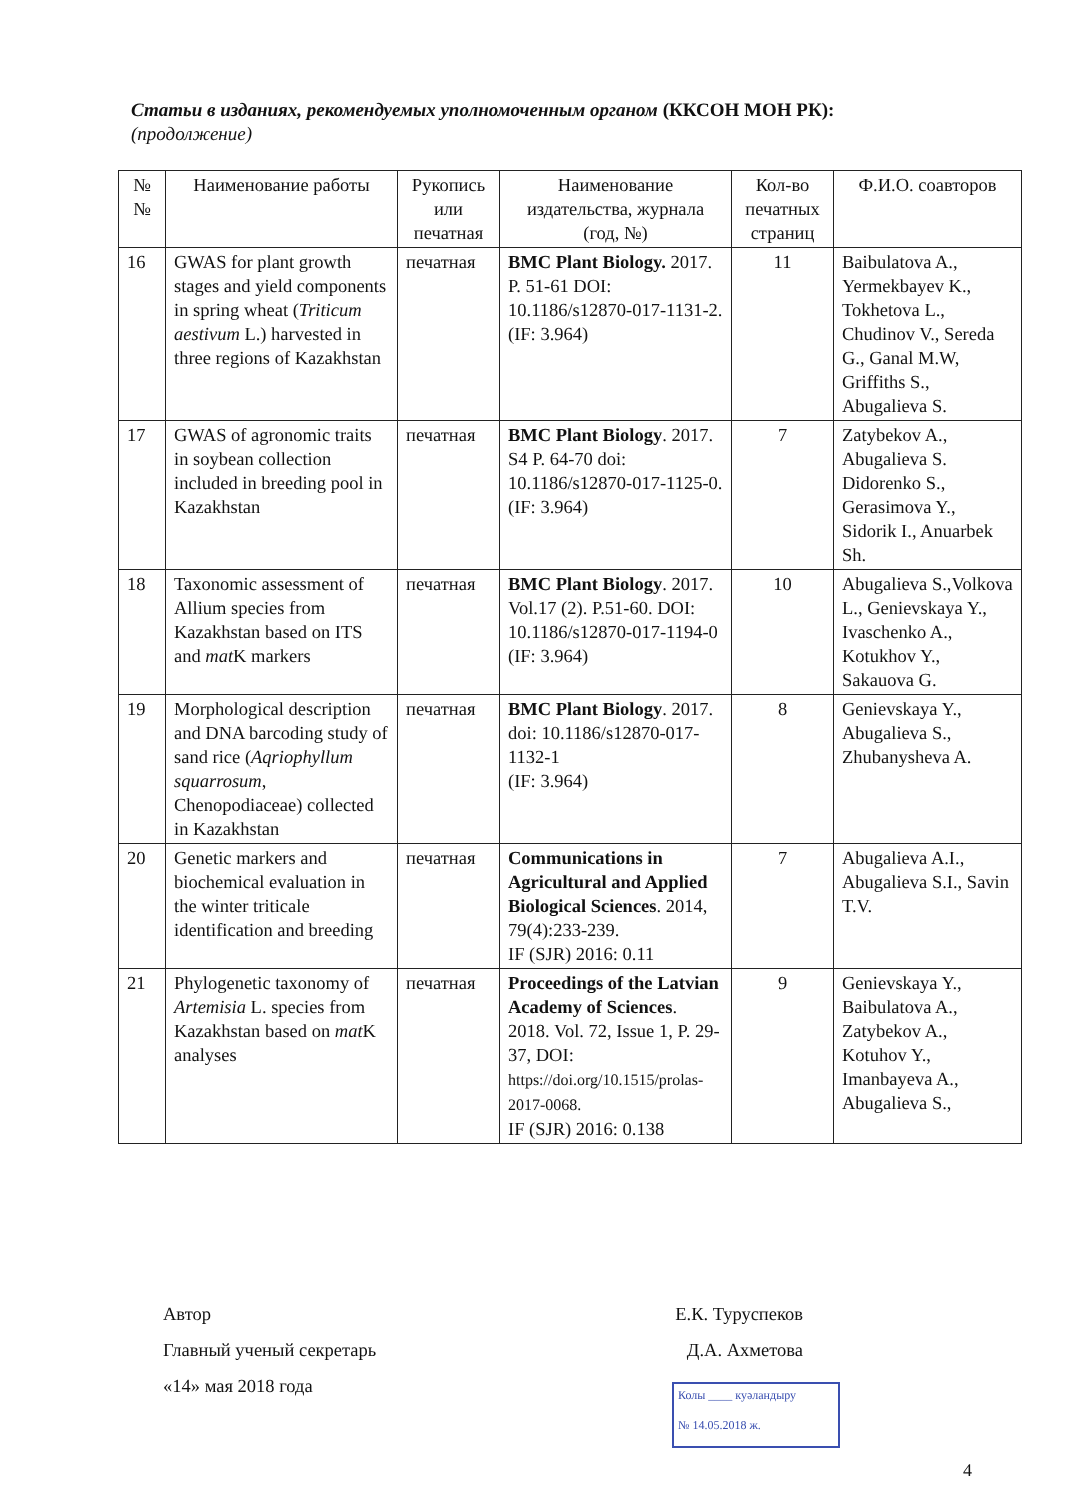Статьи в изданиях, рекомендуемых уполномоченным органом (ККСОН МОН РК):
(продолжение)
| № № | Наименование работы | Рукопись или печатная | Наименование издательства, журнала (год, №) | Кол-во печатных страниц | Ф.И.О. соавторов |
| --- | --- | --- | --- | --- | --- |
| 16 | GWAS for plant growth stages and yield components in spring wheat ( Triticum aestivum L.) harvested in three regions of Kazakhstan | печатная | BMC Plant Biology. 2017. P. 51-61 DOI: 10.1186/s12870-017-1131-2. (IF: 3.964) | 11 | Baibulatova A., Yermekbayev K., Tokhetova L., Chudinov V., Sereda G., Ganal M.W, Griffiths S., Abugalieva S. |
| 17 | GWAS of agronomic traits in soybean collection included in breeding pool in Kazakhstan | печатная | BMC Plant Biology . 2017. S4 P. 64-70 doi: 10.1186/s12870-017-1125-0. (IF: 3.964) | 7 | Zatybekov A., Abugalieva S. Didorenko S., Gerasimova Y., Sidorik I., Anuarbek Sh. |
| 18 | Taxonomic assessment of Allium species from Kazakhstan based on ITS and mat K markers | печатная | BMC Plant Biology . 2017. Vol.17 (2). P.51-60. DOI: 10.1186/s12870-017-1194-0 (IF: 3.964) | 10 | Abugalieva S.,Volkova L., Genievskaya Y., Ivaschenko A., Kotukhov Y., Sakauova G. |
| 19 | Morphological description and DNA barcoding study of sand rice ( Aqriophyllum squarrosum , Chenopodiaceae) collected in Kazakhstan | печатная | BMC Plant Biology . 2017. doi: 10.1186/s12870-017-1132-1 (IF: 3.964) | 8 | Genievskaya Y., Abugalieva S., Zhubanysheva A. |
| 20 | Genetic markers and biochemical evaluation in the winter triticale identification and breeding | печатная | Communications in Agricultural and Applied Biological Sciences . 2014, 79(4):233-239. IF (SJR) 2016: 0.11 | 7 | Abugalieva A.I., Abugalieva S.I., Savin T.V. |
| 21 | Phylogenetic taxonomy of Artemisia L. species from Kazakhstan based on mat K analyses | печатная | Proceedings of the Latvian Academy of Sciences . 2018. Vol. 72, Issue 1, P. 29-37, DOI: https://doi.org/10.1515/prolas-2017-0068. IF (SJR) 2016: 0.138 | 9 | Genievskaya Y., Baibulatova A., Zatybekov A., Kotuhov Y., Imanbayeva A., Abugalieva S., |
Автор Е.К. Туруспеков
Главный ученый секретарь Д.А. Ахметова
«14» мая 2018 года
Колы ____ куәландыру
№ 14.05.2018 ж.
4